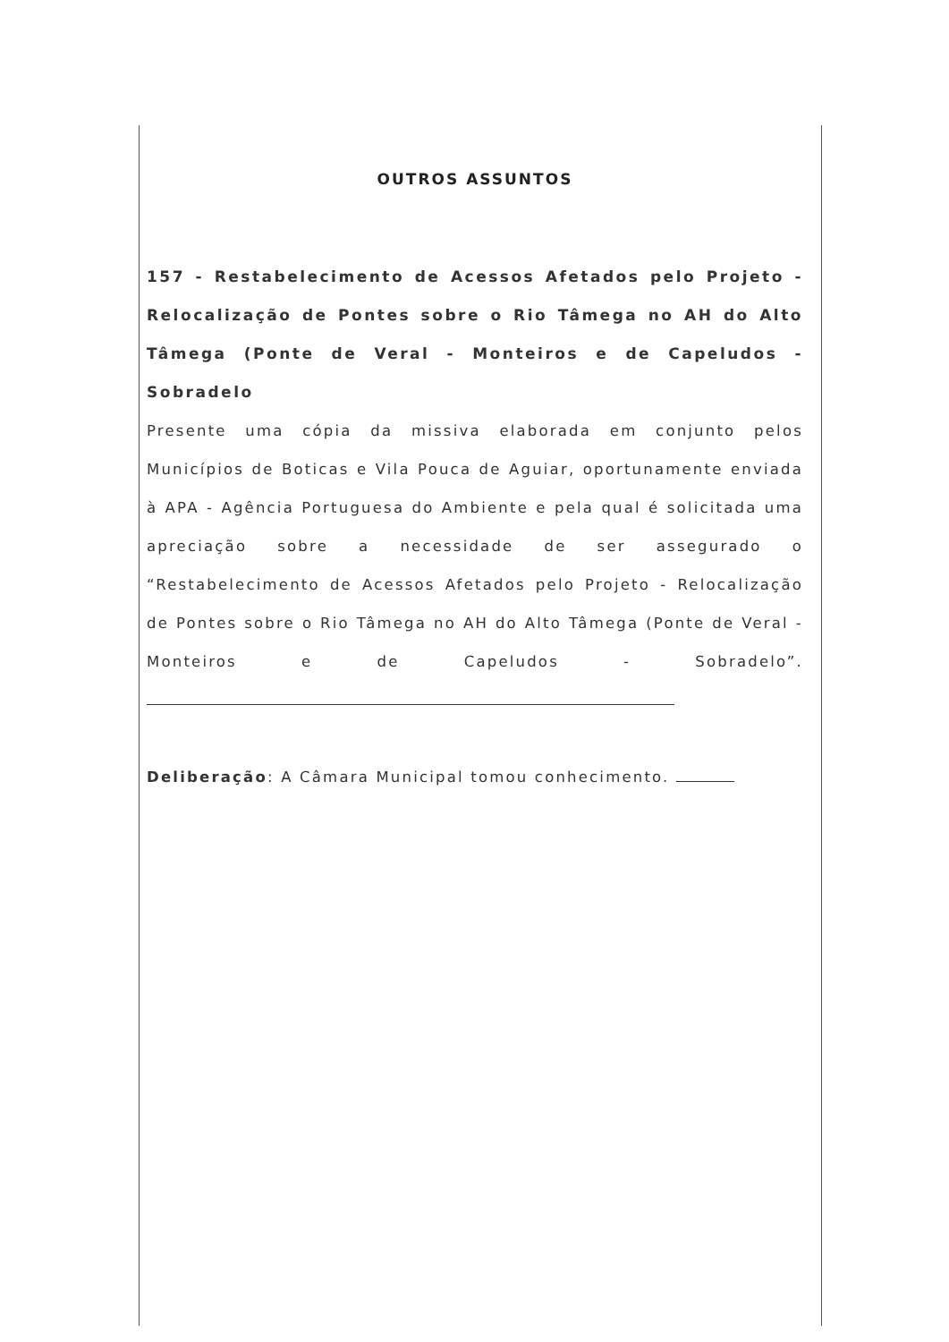OUTROS ASSUNTOS
157 - Restabelecimento de Acessos Afetados pelo Projeto - Relocalização de Pontes sobre o Rio Tâmega no AH do Alto Tâmega (Ponte de Veral - Monteiros e de Capeludos - Sobradelo
Presente uma cópia da missiva elaborada em conjunto pelos Municípios de Boticas e Vila Pouca de Aguiar, oportunamente enviada à APA - Agência Portuguesa do Ambiente e pela qual é solicitada uma apreciação sobre a necessidade de ser assegurado o “Restabelecimento de Acessos Afetados pelo Projeto - Relocalização de Pontes sobre o Rio Tâmega no AH do Alto Tâmega (Ponte de Veral - Monteiros e de Capeludos - Sobradelo”.
Deliberação: A Câmara Municipal tomou conhecimento.